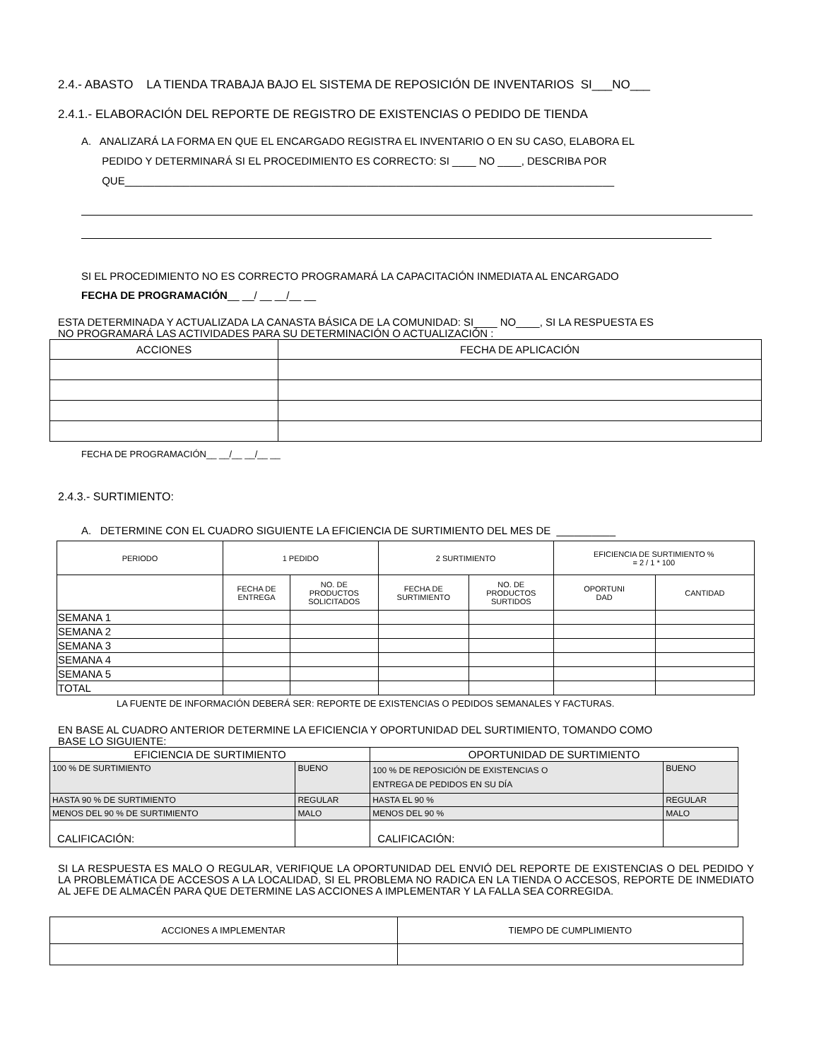2.4.- ABASTO LA TIENDA TRABAJA BAJO EL SISTEMA DE REPOSICIÓN DE INVENTARIOS SI___NO___
2.4.1.- ELABORACIÓN DEL REPORTE DE REGISTRO DE EXISTENCIAS O PEDIDO DE TIENDA
A. ANALIZARÁ LA FORMA EN QUE EL ENCARGADO REGISTRA EL INVENTARIO O EN SU CASO, ELABORA EL
PEDIDO Y DETERMINARÁ SI EL PROCEDIMIENTO ES CORRECTO: SI ____ NO ____, DESCRIBA POR
QUE___________________________________________________________________________________
SI EL PROCEDIMIENTO NO ES CORRECTO PROGRAMARÁ LA CAPACITACIÓN INMEDIATA AL ENCARGADO
FECHA DE PROGRAMACIÓN__ __/ __ __/__ __
ESTA DETERMINADA Y ACTUALIZADA LA CANASTA BÁSICA DE LA COMUNIDAD: SI____ NO____, SI LA RESPUESTA ES
NO PROGRAMARÁ LAS ACTIVIDADES PARA SU DETERMINACIÓN O ACTUALIZACIÓN :
| ACCIONES | FECHA DE APLICACIÓN |
FECHA DE PROGRAMACIÓN__ __/__ __/__ __
2.4.3.- SURTIMIENTO:
A. DETERMINE CON EL CUADRO SIGUIENTE LA EFICIENCIA DE SURTIMIENTO DEL MES DE __________
| PERIODO | 1 PEDIDO | | 2 SURTIMIENTO | | EFICIENCIA DE SURTIMIENTO % = 2 / 1 * 100 | |
| | FECHA DE ENTREGA | NO. DE PRODUCTOS SOLICITADOS | FECHA DE SURTIMIENTO | NO. DE PRODUCTOS SURTIDOS | OPORTUNI DAD | CANTIDAD |
| SEMANA 1 | | | | | | |
| SEMANA 2 | | | | | | |
| SEMANA 3 | | | | | | |
| SEMANA 4 | | | | | | |
| SEMANA 5 | | | | | | |
| TOTAL | | | | | | |
LA FUENTE DE INFORMACIÓN DEBERÁ SER: REPORTE DE EXISTENCIAS O PEDIDOS SEMANALES Y FACTURAS.
EN BASE AL CUADRO ANTERIOR DETERMINE LA EFICIENCIA Y OPORTUNIDAD DEL SURTIMIENTO, TOMANDO COMO
BASE LO SIGUIENTE:
| EFICIENCIA DE SURTIMIENTO | | OPORTUNIDAD DE SURTIMIENTO | |
| 100 % DE SURTIMIENTO | BUENO | 100 % DE REPOSICIÓN DE EXISTENCIAS O ENTREGA DE PEDIDOS EN SU DÍA | BUENO |
| HASTA 90 % DE SURTIMIENTO | REGULAR | HASTA EL 90 % | REGULAR |
| MENOS DEL 90 % DE SURTIMIENTO | MALO | MENOS DEL 90 % | MALO |
| CALIFICACIÓN: | | CALIFICACIÓN: | |
SI LA RESPUESTA ES MALO O REGULAR, VERIFIQUE LA OPORTUNIDAD DEL ENVIÓ DEL REPORTE DE EXISTENCIAS O DEL PEDIDO Y LA PROBLEMÁTICA DE ACCESOS A LA LOCALIDAD, SI EL PROBLEMA NO RADICA EN LA TIENDA O ACCESOS, REPORTE DE INMEDIATO AL JEFE DE ALMACÉN PARA QUE DETERMINE LAS ACCIONES A IMPLEMENTAR Y LA FALLA SEA CORREGIDA.
| ACCIONES A IMPLEMENTAR | TIEMPO DE CUMPLIMIENTO |